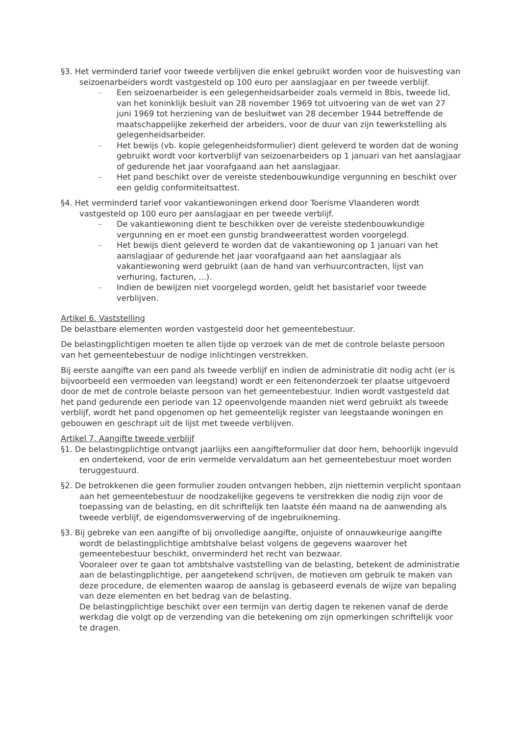§3. Het verminderd tarief voor tweede verblijven die enkel gebruikt worden voor de huisvesting van seizoenarbeiders wordt vastgesteld op 100 euro per aanslagjaar en per tweede verblijf.
– Een seizoenarbeider is een gelegenheidsarbeider zoals vermeld in 8bis, tweede lid, van het koninklijk besluit van 28 november 1969 tot uitvoering van de wet van 27 juni 1969 tot herziening van de besluitwet van 28 december 1944 betreffende de maatschappelijke zekerheid der arbeiders, voor de duur van zijn tewerkstelling als gelegenheidsarbeider.
– Het bewijs (vb. kopie gelegenheidsformulier) dient geleverd te worden dat de woning gebruikt wordt voor kortverblijf van seizoenarbeiders op 1 januari van het aanslagjaar of gedurende het jaar voorafgaand aan het aanslagjaar.
– Het pand beschikt over de vereiste stedenbouwkundige vergunning en beschikt over een geldig conformiteitsattest.
§4. Het verminderd tarief voor vakantiewoningen erkend door Toerisme Vlaanderen wordt vastgesteld op 100 euro per aanslagjaar en per tweede verblijf.
– De vakantiewoning dient te beschikken over de vereiste stedenbouwkundige vergunning en er moet een gunstig brandweerattest worden voorgelegd.
– Het bewijs dient geleverd te worden dat de vakantiewoning op 1 januari van het aanslagjaar of gedurende het jaar voorafgaand aan het aanslagjaar als vakantiewoning werd gebruikt (aan de hand van verhuurcontracten, lijst van verhuring, facturen, ...).
– Indien de bewijzen niet voorgelegd worden, geldt het basistarief voor tweede verblijven.
Artikel 6. Vaststelling
De belastbare elementen worden vastgesteld door het gemeentebestuur.
De belastingplichtigen moeten te allen tijde op verzoek van de met de controle belaste persoon van het gemeentebestuur de nodige inlichtingen verstrekken.
Bij eerste aangifte van een pand als tweede verblijf en indien de administratie dit nodig acht (er is bijvoorbeeld een vermoeden van leegstand) wordt er een feitenonderzoek ter plaatse uitgevoerd door de met de controle belaste persoon van het gemeentebestuur. Indien wordt vastgesteld dat het pand gedurende een periode van 12 opeenvolgende maanden niet werd gebruikt als tweede verblijf, wordt het pand opgenomen op het gemeentelijk register van leegstaande woningen en gebouwen en geschrapt uit de lijst met tweede verblijven.
Artikel 7. Aangifte tweede verblijf
§1. De belastingplichtige ontvangt jaarlijks een aangifteformulier dat door hem, behoorlijk ingevuld en ondertekend, voor de erin vermelde vervaldatum aan het gemeentebestuur moet worden teruggestuurd.
§2. De betrokkenen die geen formulier zouden ontvangen hebben, zijn niettemin verplicht spontaan aan het gemeentebestuur de noodzakelijke gegevens te verstrekken die nodig zijn voor de toepassing van de belasting, en dit schriftelijk ten laatste één maand na de aanwending als tweede verblijf, de eigendomsverwerving of de ingebruikneming.
§3. Bij gebreke van een aangifte of bij onvolledige aangifte, onjuiste of onnauwkeurige aangifte wordt de belastingplichtige ambtshalve belast volgens de gegevens waarover het gemeentebestuur beschikt, onverminderd het recht van bezwaar.
Vooraleer over te gaan tot ambtshalve vaststelling van de belasting, betekent de administratie aan de belastingplichtige, per aangetekend schrijven, de motieven om gebruik te maken van deze procedure, de elementen waarop de aanslag is gebaseerd evenals de wijze van bepaling van deze elementen en het bedrag van de belasting.
De belastingplichtige beschikt over een termijn van dertig dagen te rekenen vanaf de derde werkdag die volgt op de verzending van die betekening om zijn opmerkingen schriftelijk voor te dragen.